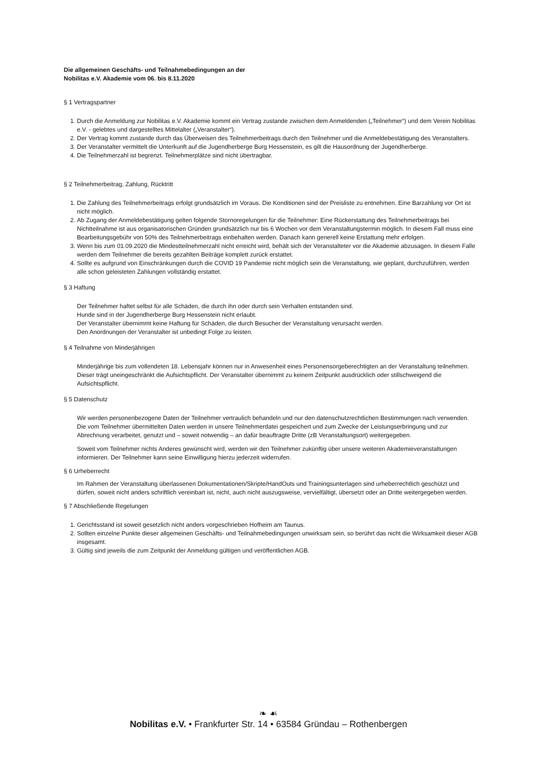Die allgemeinen Geschäfts- und Teilnahmebedingungen an der
Nobilitas e.V. Akademie vom 06. bis 8.11.2020
§ 1 Vertragspartner
1. Durch die Anmeldung zur Nobilitas e.V. Akademie kommt ein Vertrag zustande zwischen dem Anmeldenden („Teilnehmer“) und dem Verein Nobilitas e.V. - gelebtes und dargestelltes Mittelalter („Veranstalter“).
2. Der Vertrag kommt zustande durch das Überweisen des Teilnehmerbeitrags durch den Teilnehmer und die Anmeldebestätigung des Veranstalters.
3. Der Veranstalter vermittelt die Unterkunft auf die Jugendherberge Burg Hessenstein, es gilt die Hausordnung der Jugendherberge.
4. Die Teilnehmerzahl ist begrenzt. Teilnehmerplätze sind nicht übertragbar.
§ 2 Teilnehmerbeitrag, Zahlung, Rücktritt
1. Die Zahlung des Teilnehmerbeitrags erfolgt grundsätzlich im Voraus. Die Konditionen sind der Preisliste zu entnehmen. Eine Barzahlung vor Ort ist nicht möglich.
2. Ab Zugang der Anmeldebestätigung gelten folgende Stornoregelungen für die Teilnehmer: Eine Rückerstattung des Teilnehmerbeitrags bei Nichtteilnahme ist aus organisatorischen Gründen grundsätzlich nur bis 6 Wochen vor dem Veranstaltungstermin möglich. In diesem Fall muss eine Bearbeitungsgebühr von 50% des Teilnehmerbeitrags einbehalten werden. Danach kann generell keine Erstattung mehr erfolgen.
3. Wenn bis zum 01.09.2020 die Mindestteilnehmerzahl nicht erreicht wird, behält sich der Veranstalteter vor die Akademie abzusagen. In diesem Falle werden dem Teilnehmer die bereits gezahlten Beiträge komplett zurück erstattet.
4. Sollte es aufgrund von Einschränkungen durch die COVID 19 Pandemie nicht möglich sein die Veranstaltung, wie geplant, durchzuführen, werden alle schon geleisteten Zahlungen vollständig erstattet.
§ 3 Haftung
Der Teilnehmer haftet selbst für alle Schäden, die durch ihn oder durch sein Verhalten entstanden sind.
Hunde sind in der Jugendherberge Burg Hessenstein nicht erlaubt.
Der Veranstalter übernimmt keine Haftung für Schäden, die durch Besucher der Veranstaltung verursacht werden.
Den Anordnungen der Veranstalter ist unbedingt Folge zu leisten.
§ 4 Teilnahme von Minderjährigen
Minderjährige bis zum vollendeten 18. Lebensjahr können nur in Anwesenheit eines Personensorgeberechtigten an der Veranstaltung teilnehmen. Dieser trägt uneingeschränkt die Aufsichtspflicht. Der Veranstalter übernimmt zu keinem Zeitpunkt ausdrücklich oder stillschweigend die Aufsichtspflicht.
§ 5 Datenschutz
Wir werden personenbezogene Daten der Teilnehmer vertraulich behandeln und nur den datenschutzrechtlichen Bestimmungen nach verwenden. Die vom Teilnehmer übermittelten Daten werden in unsere Teilnehmerdatei gespeichert und zum Zwecke der Leistungserbringung und zur Abrechnung verarbeitet, genutzt und – soweit notwendig – an dafür beauftragte Dritte (zB Veranstaltungsort) weitergegeben.
Soweit vom Teilnehmer nichts Anderes gewünscht wird, werden wir den Teilnehmer zukünftig über unsere weiteren Akademieveranstaltungen informieren. Der Teilnehmer kann seine Einwilligung hierzu jederzeit widerrufen.
§ 6 Urheberrecht
Im Rahmen der Veranstaltung überlassenen Dokumentationen/Skripte/HandOuts und Trainingsunterlagen sind urheberrechtlich geschützt und dürfen, soweit nicht anders schriftlich vereinbart ist, nicht, auch nicht auszugsweise, vervielfältigt, übersetzt oder an Dritte weitergegeben werden.
§ 7 Abschließende Regelungen
1. Gerichtsstand ist soweit gesetzlich nicht anders vorgeschrieben Hofheim am Taunus.
2. Sollten einzelne Punkte dieser allgemeinen Geschäfts- und Teilnahmebedingungen unwirksam sein, so berührt das nicht die Wirksamkeit dieser AGB insgesamt.
3. Gültig sind jeweils die zum Zeitpunkt der Anmeldung gültigen und veröffentlichen AGB.
❧ ☙
Nobilitas e.V. • Frankfurter Str. 14 • 63584 Gründau – Rothenbergen